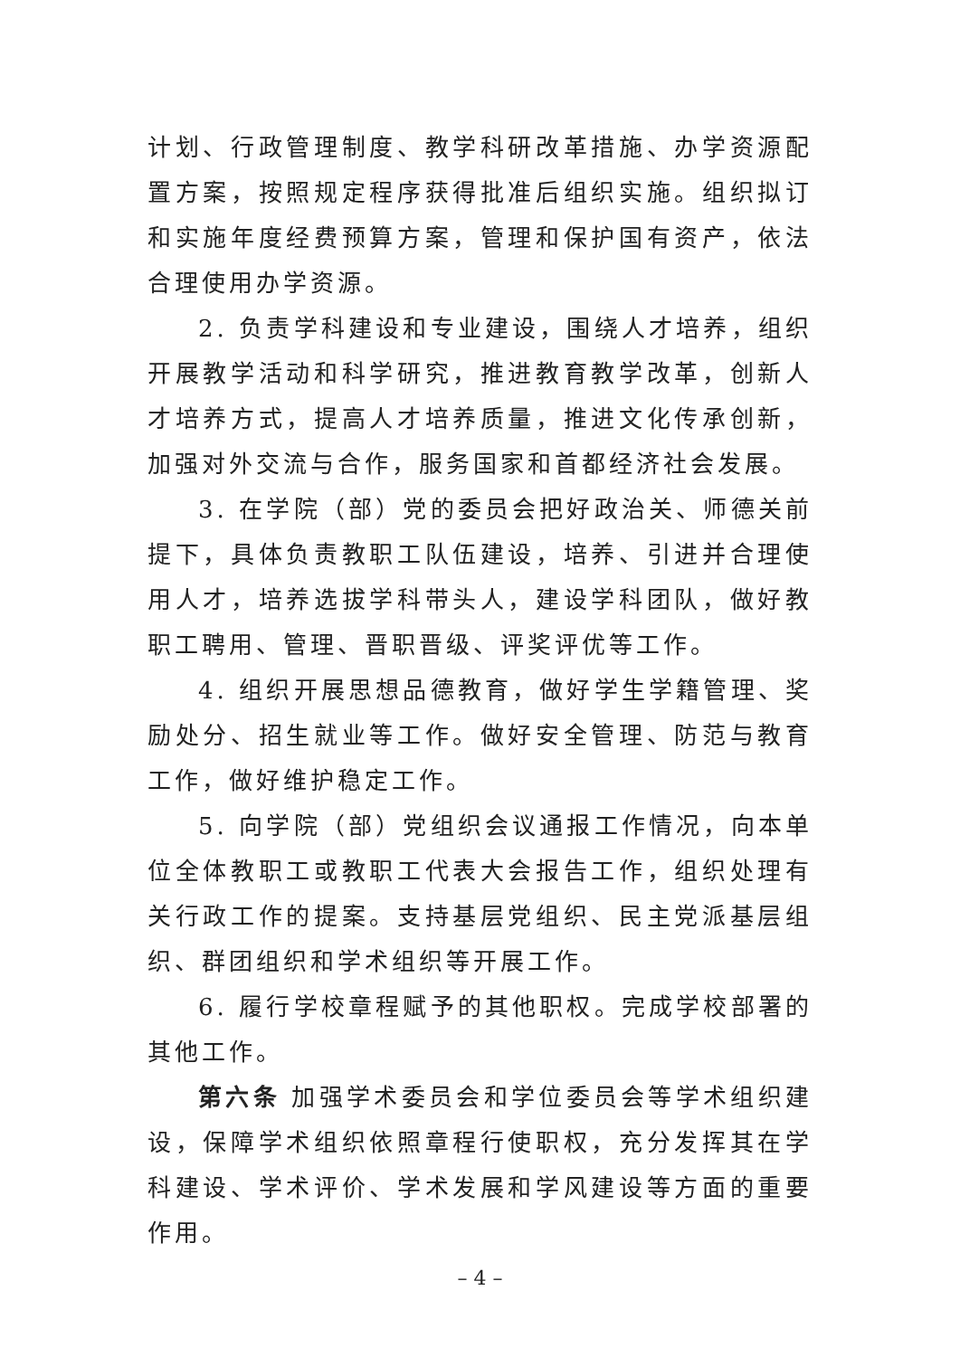计划、行政管理制度、教学科研改革措施、办学资源配置方案，按照规定程序获得批准后组织实施。组织拟订和实施年度经费预算方案，管理和保护国有资产，依法合理使用办学资源。
2. 负责学科建设和专业建设，围绕人才培养，组织开展教学活动和科学研究，推进教育教学改革，创新人才培养方式，提高人才培养质量，推进文化传承创新，加强对外交流与合作，服务国家和首都经济社会发展。
3. 在学院（部）党的委员会把好政治关、师德关前提下，具体负责教职工队伍建设，培养、引进并合理使用人才，培养选拔学科带头人，建设学科团队，做好教职工聘用、管理、晋职晋级、评奖评优等工作。
4. 组织开展思想品德教育，做好学生学籍管理、奖励处分、招生就业等工作。做好安全管理、防范与教育工作，做好维护稳定工作。
5. 向学院（部）党组织会议通报工作情况，向本单位全体教职工或教职工代表大会报告工作，组织处理有关行政工作的提案。支持基层党组织、民主党派基层组织、群团组织和学术组织等开展工作。
6. 履行学校章程赋予的其他职权。完成学校部署的其他工作。
第六条 加强学术委员会和学位委员会等学术组织建设，保障学术组织依照章程行使职权，充分发挥其在学科建设、学术评价、学术发展和学风建设等方面的重要作用。
– 4 –